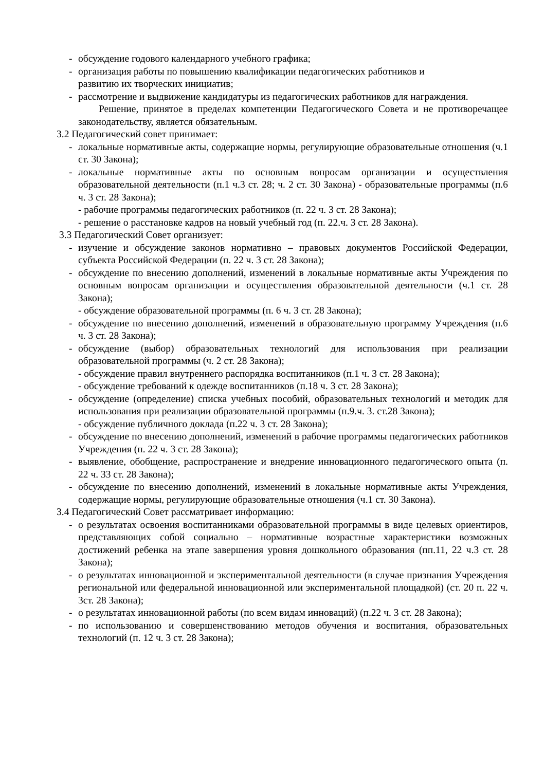- обсуждение годового календарного учебного графика;
- организация работы по повышению квалификации педагогических работников и
развитию их творческих инициатив;
- рассмотрение и выдвижение кандидатуры из педагогических работников для награждения.
Решение, принятое в пределах компетенции Педагогического Совета и не противоречащее законодательству, является обязательным.
3.2 Педагогический совет принимает:
- локальные нормативные акты, содержащие нормы, регулирующие образовательные отношения (ч.1 ст. 30 Закона);
- локальные нормативные акты по основным вопросам организации и осуществления образовательной деятельности (п.1 ч.3 ст. 28; ч. 2 ст. 30 Закона) - образовательные программы (п.6 ч. 3 ст. 28 Закона);
- рабочие программы педагогических работников (п. 22 ч. 3 ст. 28 Закона);
- решение о расстановке кадров на новый учебный год (п. 22.ч. 3 ст. 28 Закона).
3.3 Педагогический Совет организует:
- изучение и обсуждение законов нормативно – правовых документов Российской Федерации, субъекта Российской Федерации (п. 22 ч. 3 ст. 28 Закона);
- обсуждение по внесению дополнений, изменений в локальные нормативные акты Учреждения по основным вопросам организации и осуществления образовательной деятельности (ч.1 ст. 28 Закона);
- обсуждение образовательной программы (п. 6 ч. 3 ст. 28 Закона);
- обсуждение по внесению дополнений, изменений в образовательную программу Учреждения (п.6 ч. 3 ст. 28 Закона);
- обсуждение (выбор) образовательных технологий для использования при реализации образовательной программы (ч. 2 ст. 28 Закона);
- обсуждение правил внутреннего распорядка воспитанников (п.1 ч. 3 ст. 28 Закона);
- обсуждение требований к одежде воспитанников (п.18 ч. 3 ст. 28 Закона);
- обсуждение (определение) списка учебных пособий, образовательных технологий и методик для использования при реализации образовательной программы (п.9.ч. 3. ст.28 Закона);
- обсуждение публичного доклада (п.22 ч. 3 ст. 28 Закона);
- обсуждение по внесению дополнений, изменений в рабочие программы педагогических работников Учреждения (п. 22 ч. 3 ст. 28 Закона);
- выявление, обобщение, распространение и внедрение инновационного педагогического опыта (п. 22 ч. 33 ст. 28 Закона);
- обсуждение по внесению дополнений, изменений в локальные нормативные акты Учреждения, содержащие нормы, регулирующие образовательные отношения (ч.1 ст. 30 Закона).
3.4 Педагогический Совет рассматривает информацию:
- о результатах освоения воспитанниками образовательной программы в виде целевых ориентиров, представляющих собой социально – нормативные возрастные характеристики возможных достижений ребенка на этапе завершения уровня дошкольного образования (пп.11, 22 ч.3 ст. 28 Закона);
- о результатах инновационной и экспериментальной деятельности (в случае признания Учреждения региональной или федеральной инновационной или экспериментальной площадкой) (ст. 20 п. 22 ч. 3ст. 28 Закона);
- о результатах инновационной работы (по всем видам инноваций) (п.22 ч. 3 ст. 28 Закона);
- по использованию и совершенствованию методов обучения и воспитания, образовательных технологий (п. 12 ч. 3 ст. 28 Закона);